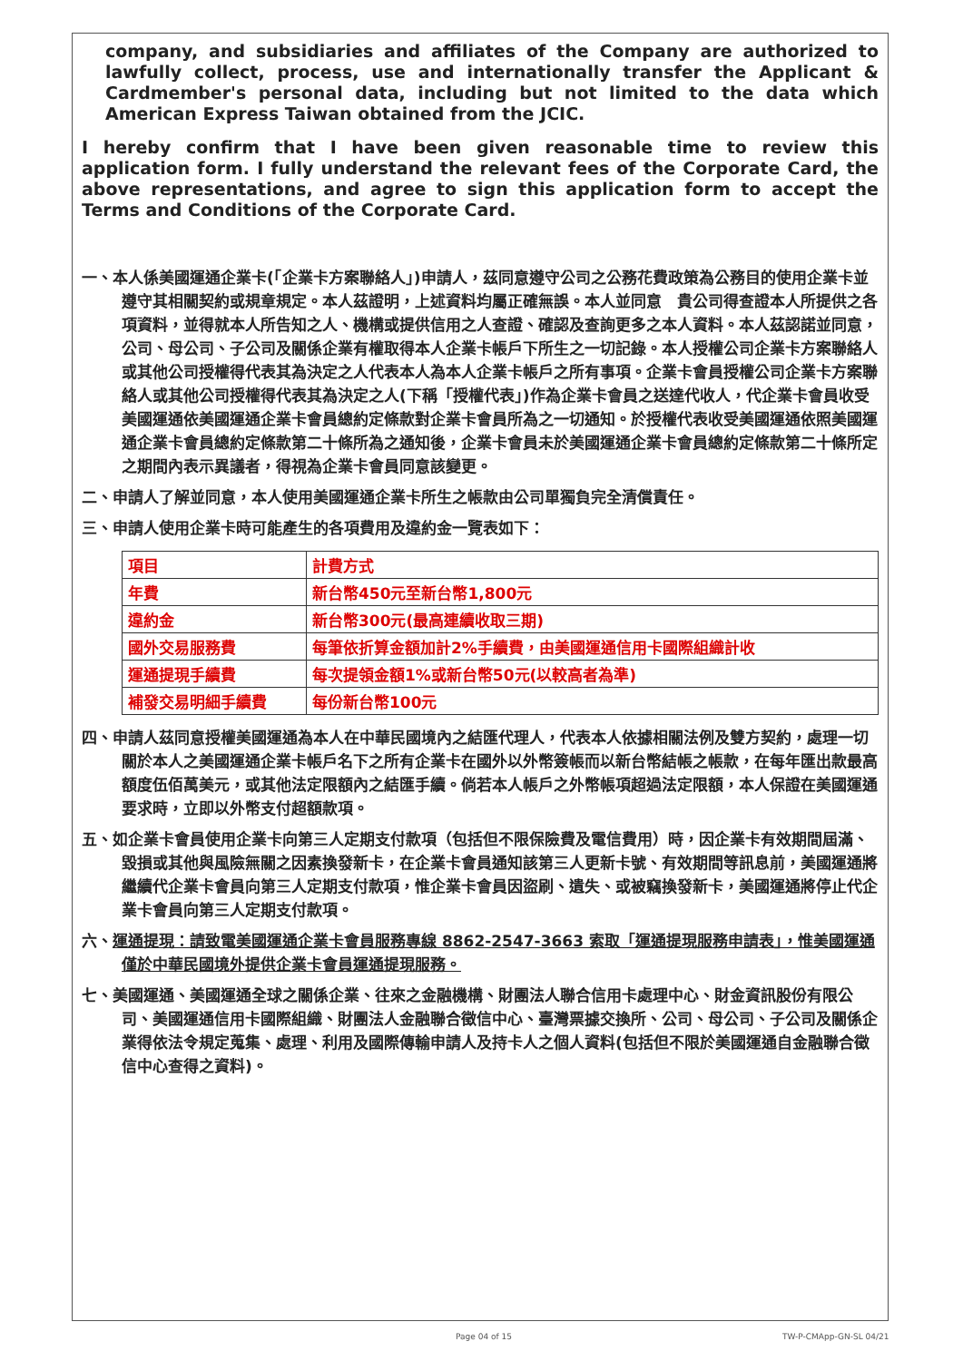company, and subsidiaries and affiliates of the Company are authorized to lawfully collect, process, use and internationally transfer the Applicant & Cardmember's personal data, including but not limited to the data which American Express Taiwan obtained from the JCIC.
I hereby confirm that I have been given reasonable time to review this application form. I fully understand the relevant fees of the Corporate Card, the above representations, and agree to sign this application form to accept the Terms and Conditions of the Corporate Card.
一、本人係美國運通企業卡(「企業卡方案聯絡人」)申請人，茲同意遵守公司之公務花費政策為公務目的使用企業卡並遵守其相關契約或規章規定。本人茲證明，上述資料均屬正確無誤。本人並同意　貴公司得查證本人所提供之各項資料，並得就本人所告知之人、機構或提供信用之人查證、確認及查詢更多之本人資料。本人茲認諾並同意，公司、母公司、子公司及關係企業有權取得本人企業卡帳戶下所生之一切記錄。本人授權公司企業卡方案聯絡人或其他公司授權得代表其為決定之人代表本人為本人企業卡帳戶之所有事項。企業卡會員授權公司企業卡方案聯絡人或其他公司授權得代表其為決定之人(下稱「授權代表」)作為企業卡會員之送達代收人，代企業卡會員收受美國運通依美國運通企業卡會員總約定條款對企業卡會員所為之一切通知。於授權代表收受美國運通依照美國運通企業卡會員總約定條款第二十條所為之通知後，企業卡會員未於美國運通企業卡會員總約定條款第二十條所定之期間內表示異議者，得視為企業卡會員同意該變更。
二、申請人了解並同意，本人使用美國運通企業卡所生之帳款由公司單獨負完全清償責任。
三、申請人使用企業卡時可能產生的各項費用及違約金一覽表如下：
| 項目 | 計費方式 |
| 年費 | 新台幣450元至新台幣1,800元 |
| 違約金 | 新台幣300元(最高連續收取三期) |
| 國外交易服務費 | 每筆依折算金額加計2%手續費，由美國運通信用卡國際組織計收 |
| 運通提現手續費 | 每次提領金額1%或新台幣50元(以較高者為準) |
| 補發交易明細手續費 | 每份新台幣100元 |
四、申請人茲同意授權美國運通為本人在中華民國境內之結匯代理人，代表本人依據相關法例及雙方契約，處理一切關於本人之美國運通企業卡帳戶名下之所有企業卡在國外以外幣簽帳而以新台幣結帳之帳款，在每年匯出款最高額度伍佰萬美元，或其他法定限額內之結匯手續。倘若本人帳戶之外幣帳項超過法定限額，本人保證在美國運通要求時，立即以外幣支付超額款項。
五、如企業卡會員使用企業卡向第三人定期支付款項（包括但不限保險費及電信費用）時，因企業卡有效期間屆滿、毀損或其他與風險無關之因素換發新卡，在企業卡會員通知該第三人更新卡號、有效期間等訊息前，美國運通將繼續代企業卡會員向第三人定期支付款項，惟企業卡會員因盜刷、遺失、或被竊換發新卡，美國運通將停止代企業卡會員向第三人定期支付款項。
六、運通提現：請致電美國運通企業卡會員服務專線 8862-2547-3663 索取「運通提現服務申請表」，惟美國運通僅於中華民國境外提供企業卡會員運通提現服務。
七、美國運通、美國運通全球之關係企業、往來之金融機構、財團法人聯合信用卡處理中心、財金資訊股份有限公司、美國運通信用卡國際組織、財團法人金融聯合徵信中心、臺灣票據交換所、公司、母公司、子公司及關係企業得依法令規定蒐集、處理、利用及國際傳輸申請人及持卡人之個人資料(包括但不限於美國運通自金融聯合徵信中心查得之資料)。
Page 04 of 15 TW-P-CMApp-GN-SL 04/21